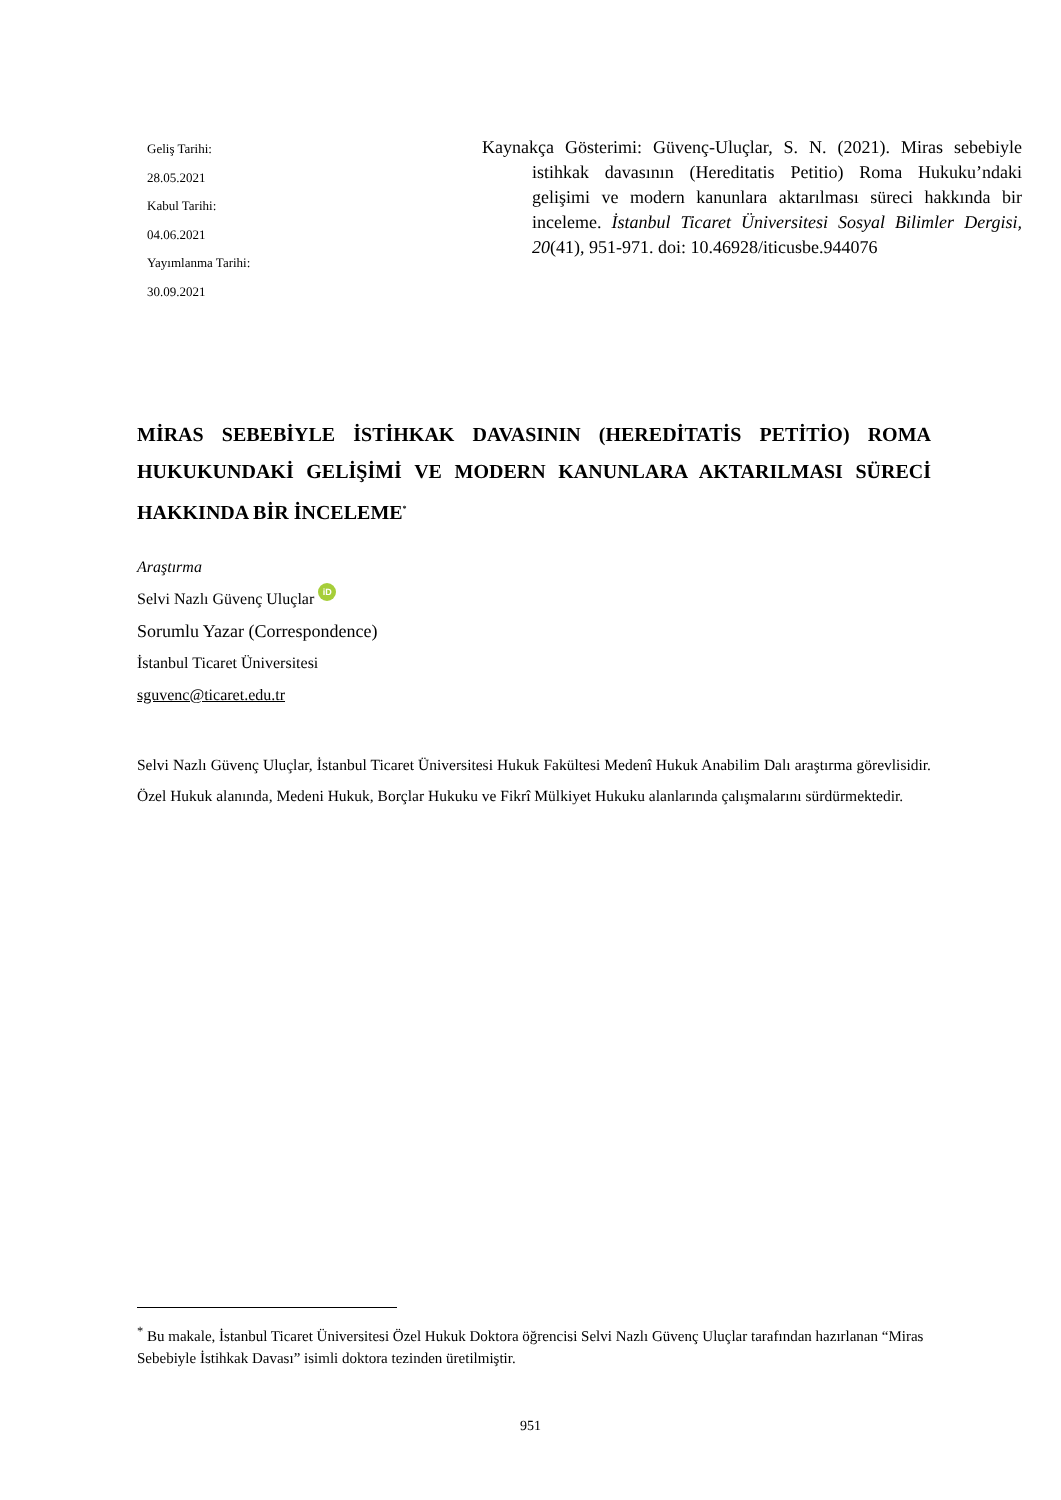Geliş Tarihi:
28.05.2021
Kabul Tarihi:
04.06.2021
Yayımlanma Tarihi:
30.09.2021
Kaynakça Gösterimi: Güvenç-Uluçlar, S. N. (2021). Miras sebebiyle istihkak davasının (Hereditatis Petitio) Roma Hukuku’ndaki gelişimi ve modern kanunlara aktarılması süreci hakkında bir inceleme. İstanbul Ticaret Üniversitesi Sosyal Bilimler Dergisi, 20(41), 951-971. doi: 10.46928/iticusbe.944076
MİRAS SEBEBİYLE İSTİHKAK DAVASININ (HEREDİTATİS PETİTİO) ROMA HUKUKUNDAKİ GELİŞİMİ VE MODERN KANUNLARA AKTARILMASI SÜRECİ HAKKINDA BİR İNCELEME<sup>*</sup>
Araştırma
Selvi Nazlı Güvenç Uluçlar iD
Sorumlu Yazar (Correspondence)
İstanbul Ticaret Üniversitesi
sguvenc@ticaret.edu.tr
Selvi Nazlı Güvenç Uluçlar, İstanbul Ticaret Üniversitesi Hukuk Fakültesi Medenî Hukuk Anabilim Dalı araştırma görevlisidir. Özel Hukuk alanında, Medeni Hukuk, Borçlar Hukuku ve Fikrî Mülkiyet Hukuku alanlarında çalışmalarını sürdürmektedir.
<sup>*</sup> Bu makale, İstanbul Ticaret Üniversitesi Özel Hukuk Doktora öğrencisi Selvi Nazlı Güvenç Uluçlar tarafından hazırlanan “Miras Sebebiyle İstihkak Davası” isimli doktora tezinden üretilmiştir.
951